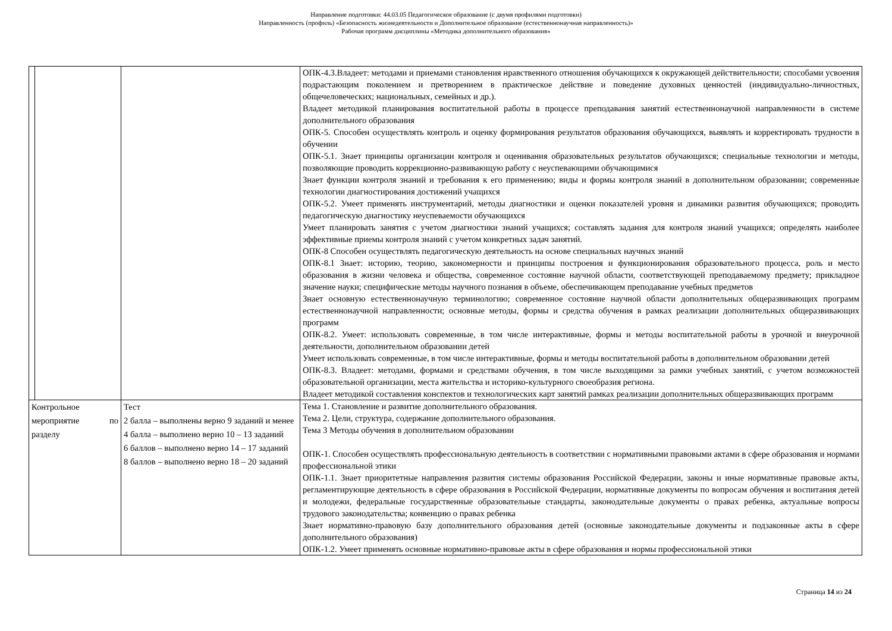Направление подготовки: 44.03.05 Педагогическое образование (с двумя профилями подготовки)
Направленность (профиль) «Безопасность жизнедеятельности и Дополнительное образование (естественнонаучная направленность)»
Рабочая программ дисциплины «Методика дополнительного образования»
| | | | ОПК-4.3.Владеет: методами и приемами становления нравственного отношения обучающихся к окружающей действительности; способами усвоения подрастающим поколением и претворением в практическое действие и поведение духовных ценностей (индивидуально-личностных, общечеловеческих; национальных, семейных и др.). Владеет методикой планирования воспитательной работы в процессе преподавания занятий естественнонаучной направленности в системе дополнительного образования ОПК-5. Способен осуществлять контроль и оценку формирования результатов образования обучающихся, выявлять и корректировать трудности в обучении ОПК-5.1. Знает принципы организации контроля и оценивания образовательных результатов обучающихся; специальные технологии и методы, позволяющие проводить коррекционно-развивающую работу с неуспевающими обучающимися Знает функции контроля знаний и требования к его применению; виды и формы контроля знаний в дополнительном образовании; современные технологии диагностирования достижений учащихся ОПК-5.2. Умеет применять инструментарий, методы диагностики и оценки показателей уровня и динамики развития обучающихся; проводить педагогическую диагностику неуспеваемости обучающихся Умеет планировать занятия с учетом диагностики знаний учащихся; составлять задания для контроля знаний учащихся; определять наиболее эффективные приемы контроля знаний с учетом конкретных задач занятий. ОПК-8 Способен осуществлять педагогическую деятельность на основе специальных научных знаний ОПК-8.1 Знает: историю, теорию, закономерности и принципы построения и функционирования образовательного процесса, роль и место образования в жизни человека и общества, современное состояние научной области, соответствующей преподаваемому предмету; прикладное значение науки; специфические методы научного познания в объеме, обеспечивающем преподавание учебных предметов Знает основную естественнонаучную терминологию; современное состояние научной области дополнительных общеразвивающих программ естественнонаучной направленности; основные методы, формы и средства обучения в рамках реализации дополнительных общеразвивающих программ ОПК-8.2. Умеет: использовать современные, в том числе интерактивные, формы и методы воспитательной работы в урочной и внеурочной деятельности, дополнительном образовании детей Умеет использовать современные, в том числе интерактивные, формы и методы воспитательной работы в дополнительном образовании детей ОПК-8.3. Владеет: методами, формами и средствами обучения, в том числе выходящими за рамки учебных занятий, с учетом возможностей образовательной организации, места жительства и историко-культурного своеобразия региона. Владеет методикой составления конспектов и технологических карт занятий рамках реализации дополнительных общеразвивающих программ |
| Контрольное мероприятие по разделу | | Тест 2 балла – выполнены верно 9 заданий и менее 4 балла – выполнено верно 10 – 13 заданий 6 баллов – выполнено верно 14 – 17 заданий 8 баллов – выполнено верно 18 – 20 заданий | Тема 1. Становление и развитие дополнительного образования. Тема 2. Цели, структура, содержание дополнительного образования. Тема 3 Методы обучения в дополнительном образовании ОПК-1. Способен осуществлять профессиональную деятельность в соответствии с нормативными правовыми актами в сфере образования и нормами профессиональной этики ОПК-1.1. Знает приоритетные направления развития системы образования Российской Федерации, законы и иные нормативные правовые акты, регламентирующие деятельность в сфере образования в Российской Федерации, нормативные документы по вопросам обучения и воспитания детей и молодежи, федеральные государственные образовательные стандарты, законодательные документы о правах ребенка, актуальные вопросы трудового законодательства; конвенцию о правах ребенка Знает нормативно-правовую базу дополнительного образования детей (основные законодательные документы и подзаконные акты в сфере дополнительного образования) ОПК-1.2. Умеет применять основные нормативно-правовые акты в сфере образования и нормы профессиональной этики |
Страница 14 из 24